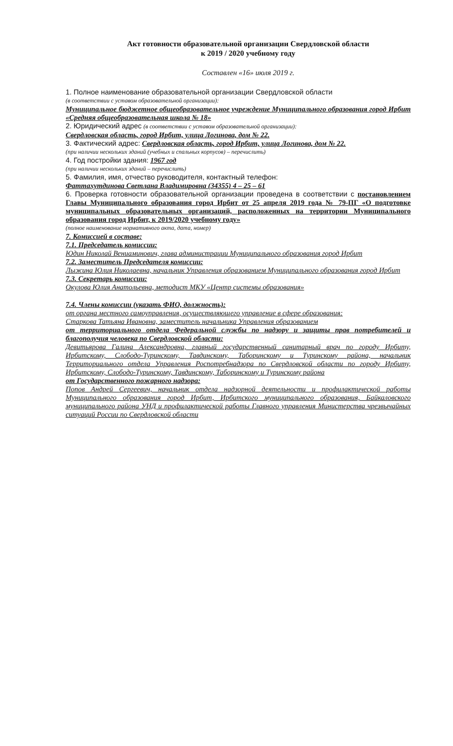Акт готовности образовательной организации Свердловской области
к 2019 / 2020 учебному году
Составлен «16» июля 2019 г.
1. Полное наименование образовательной организации Свердловской области
(в соответствии с уставом образовательной организации):
Муниципальное бюджетное общеобразовательное учреждение Муниципального образования город Ирбит «Средняя общеобразовательная школа № 18»
2. Юридический адрес (в соответствии с уставом образовательной организации):
Свердловская область, город Ирбит, улица Логинова, дом № 22.
3. Фактический адрес: Свердловская область, город Ирбит, улица Логинова, дом № 22.
(при наличии нескольких зданий (учебных и спальных корпусов) – перечислить)
4. Год постройки здания: 1967 год
(при наличии нескольких зданий – перечислить)
5. Фамилия, имя, отчество руководителя, контактный телефон:
Фаттахутдинова Светлана Владимировна (34355) 4 – 25 – 61
6. Проверка готовности образовательной организации проведена в соответствии с постановлением Главы Муниципального образования город Ирбит от 25 апреля 2019 года № 79-ПГ «О подготовке муниципальных образовательных организаций, расположенных на территории Муниципального образования город Ирбит, к 2019/2020 учебному году»
(полное наименование нормативного акта, дата, номер)
7. Комиссией в составе:
7.1. Председатель комиссии:
Юдин Николай Вениаминович, глава администрации Муниципального образования город Ирбит
7.2. Заместитель Председателя комиссии:
Лыжина Юлия Николаевна, начальник Управления образованием Муниципального образования город Ирбит
7.3. Секретарь комиссии:
Окулова Юлия Анатольевна, методист МКУ «Центр системы образования»
7.4. Члены комиссии (указать ФИО, должность):
от органа местного самоуправления, осуществляющего управление в сфере образования:
Старкова Татьяна Ивановна, заместитель начальника Управления образованием
от территориального отдела Федеральной службы по надзору и защиты прав потребителей и благополучия человека по Свердловской области:
Девитьярова Галина Александровна, главный государственный санитарный врач по городу Ирбиту, Ирбитскому, Слободо-Туринскому, Тавдинскому, Таборинскому и Туринскому района, начальник Территориального отдела Управления Роспотребнадзора по Свердловской области по городу Ирбиту, Ирбитскому, Слободо-Туринскому, Тавдинскому, Таборинскому и Туринскому района
от Государственного пожарного надзора:
Попов Андрей Сергеевич, начальник отдела надзорной деятельности и профилактической работы Муниципального образования город Ирбит, Ирбитского муниципального образования, Байкаловского муниципального района УНД и профилактической работы Главного управления Министерства чрезвычайных ситуаций России по Свердловской области